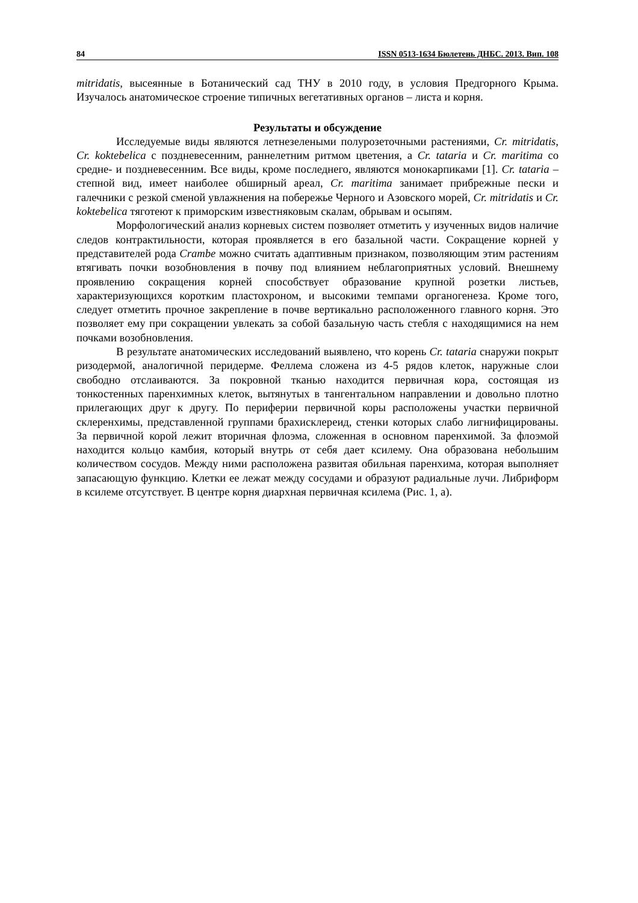84 ISSN 0513-1634 Бюлетень ДНБС. 2013. Вип. 108
mitridatis, высеянные в Ботанический сад ТНУ в 2010 году, в условия Предгорного Крыма. Изучалось анатомическое строение типичных вегетативных органов – листа и корня.
Результаты и обсуждение
Исследуемые виды являются летнезелеными полурозеточными растениями, Cr. mitridatis, Cr. koktebelica с поздневесенним, раннелетним ритмом цветения, а Cr. tataria и Cr. maritima со средне- и поздневесенним. Все виды, кроме последнего, являются монокарпиками [1]. Cr. tataria – степной вид, имеет наиболее обширный ареал, Cr. maritima занимает прибрежные пески и галечники с резкой сменой увлажнения на побережье Черного и Азовского морей, Cr. mitridatis и Cr. koktebelica тяготеют к приморским известняковым скалам, обрывам и осыпям.
Морфологический анализ корневых систем позволяет отметить у изученных видов наличие следов контрактильности, которая проявляется в его базальной части. Сокращение корней у представителей рода Crambe можно считать адаптивным признаком, позволяющим этим растениям втягивать почки возобновления в почву под влиянием неблагоприятных условий. Внешнему проявлению сокращения корней способствует образование крупной розетки листьев, характеризующихся коротким пластохроном, и высокими темпами органогенеза. Кроме того, следует отметить прочное закрепление в почве вертикально расположенного главного корня. Это позволяет ему при сокращении увлекать за собой базальную часть стебля с находящимися на нем почками возобновления.
В результате анатомических исследований выявлено, что корень Cr. tataria снаружи покрыт ризодермой, аналогичной перидерме. Феллема сложена из 4-5 рядов клеток, наружные слои свободно отслаиваются. За покровной тканью находится первичная кора, состоящая из тонкостенных паренхимных клеток, вытянутых в тангентальном направлении и довольно плотно прилегающих друг к другу. По периферии первичной коры расположены участки первичной склеренхимы, представленной группами брахисклереид, стенки которых слабо лигнифицированы. За первичной корой лежит вторичная флоэма, сложенная в основном паренхимой. За флоэмой находится кольцо камбия, который внутрь от себя дает ксилему. Она образована небольшим количеством сосудов. Между ними расположена развитая обильная паренхима, которая выполняет запасающую функцию. Клетки ее лежат между сосудами и образуют радиальные лучи. Либриформ в ксилеме отсутствует. В центре корня диархная первичная ксилема (Рис. 1, а).